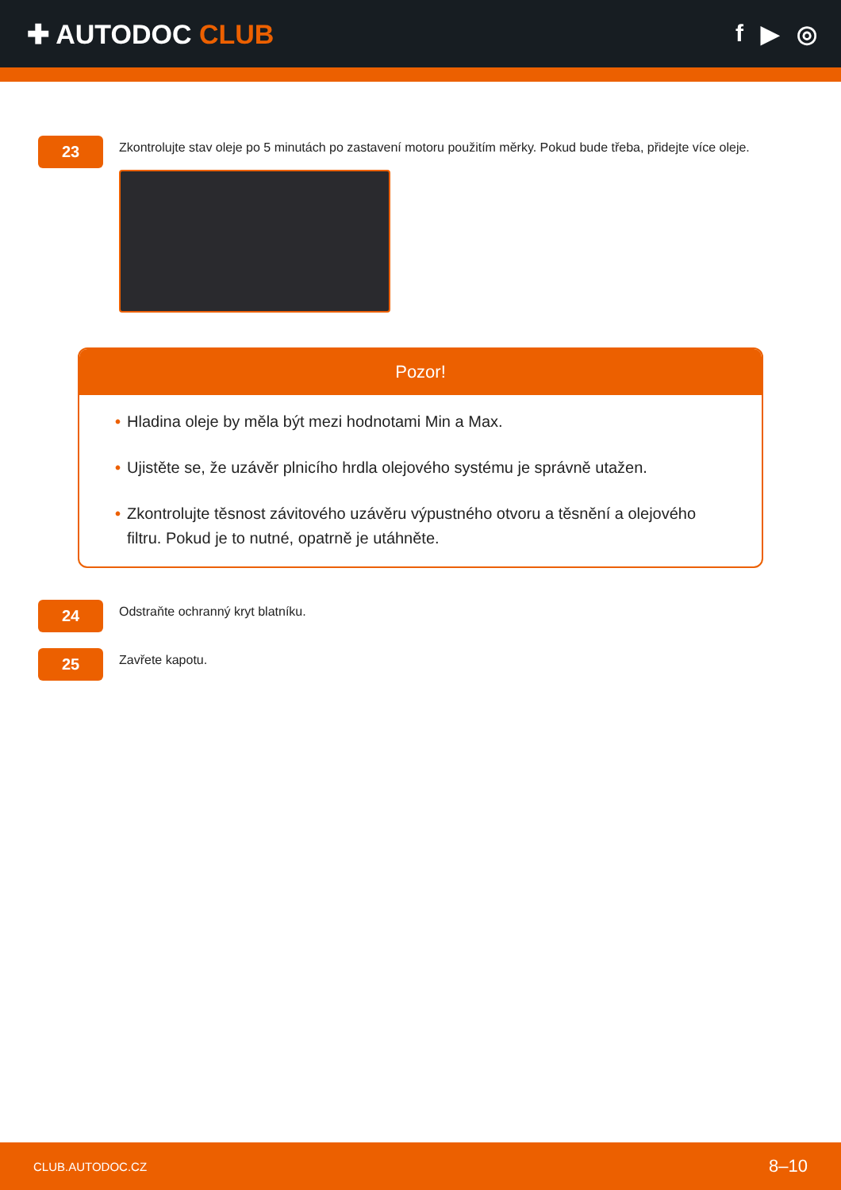✚ AUTODOC CLUB f ▶ ◎
23
Zkontrolujte stav oleje po 5 minutách po zastavení motoru použitím měrky. Pokud bude třeba, přidejte více oleje.
Pozor!
• Hladina oleje by měla být mezi hodnotami Min a Max.
• Ujistěte se, že uzávěr plnicího hrdla olejového systému je správně utažen.
• Zkontrolujte těsnost závitového uzávěru výpustného otvoru a těsnění a olejového filtru. Pokud je to nutné, opatrně je utáhněte.
24
Odstraňte ochranný kryt blatníku.
25
Zavřete kapotu.
CLUB.AUTODOC.CZ 8–10